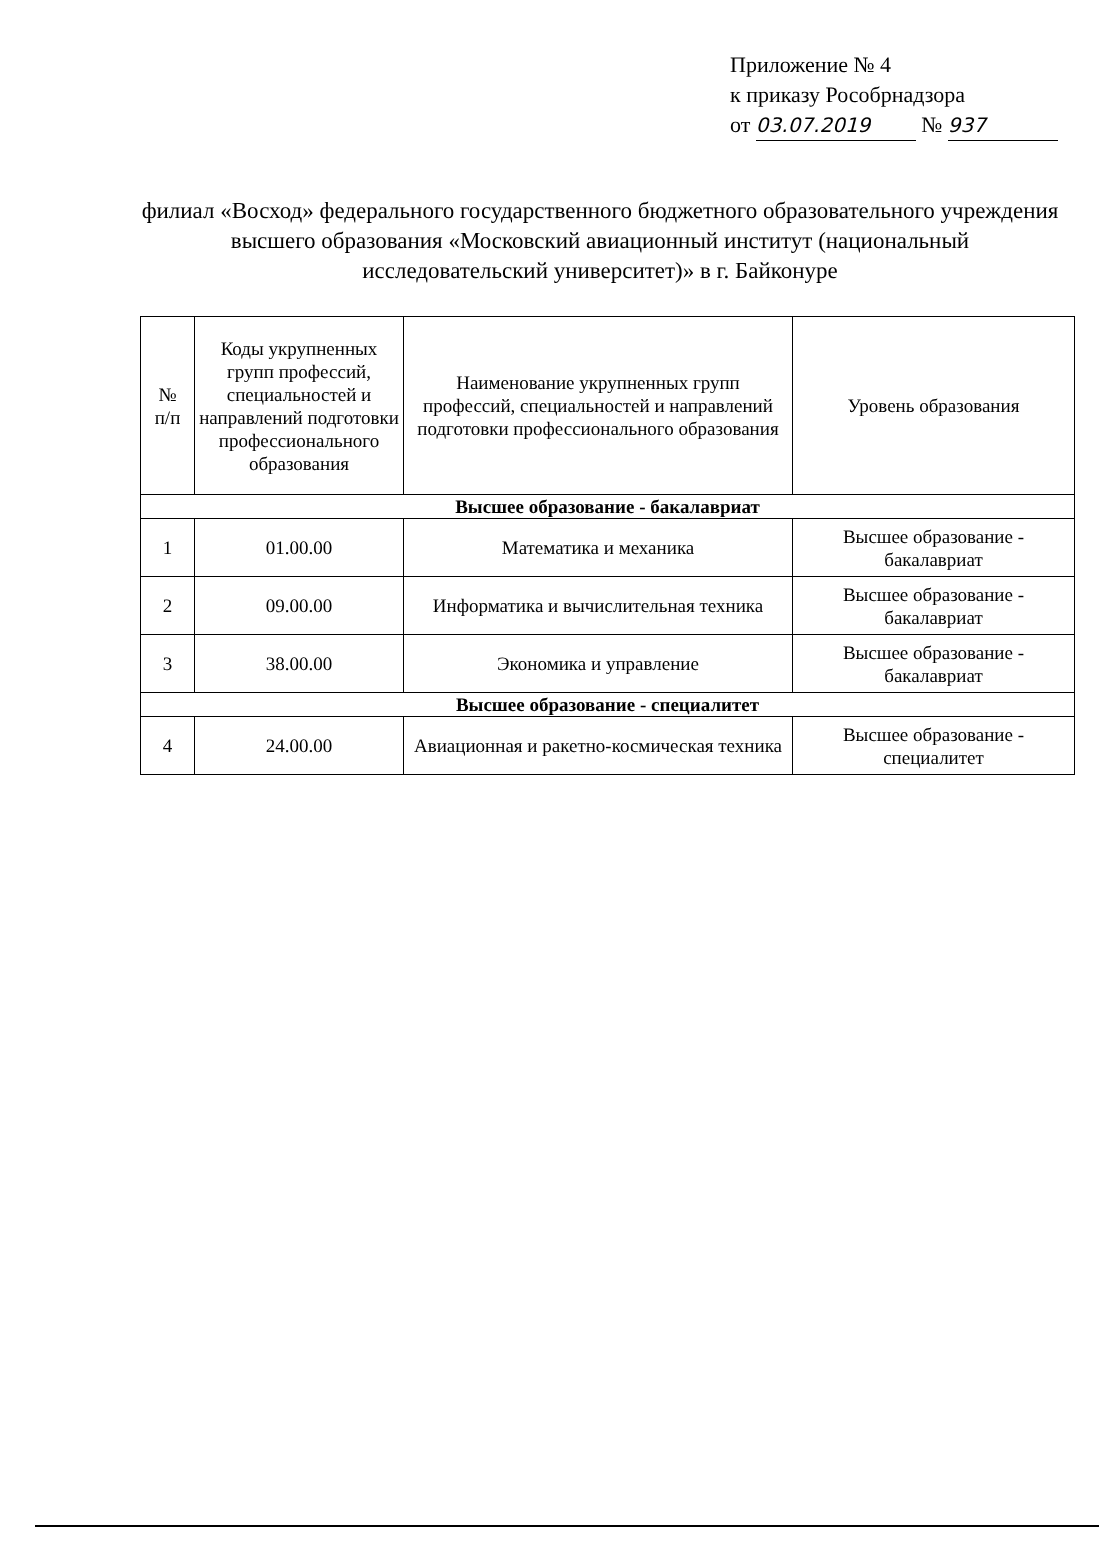Приложение № 4
к приказу Рособрнадзора
от 03.07.2019 № 937
филиал «Восход» федерального государственного бюджетного образовательного учреждения высшего образования «Московский авиационный институт (национальный исследовательский университет)» в г. Байконуре
| № п/п | Коды укрупненных групп профессий, специальностей и направлений подготовки профессионального образования | Наименование укрупненных групп профессий, специальностей и направлений подготовки профессионального образования | Уровень образования |
| --- | --- | --- | --- |
| Высшее образование - бакалавриат | | | |
| 1 | 01.00.00 | Математика и механика | Высшее образование - бакалавриат |
| 2 | 09.00.00 | Информатика и вычислительная техника | Высшее образование - бакалавриат |
| 3 | 38.00.00 | Экономика и управление | Высшее образование - бакалавриат |
| Высшее образование - специалитет | | | |
| 4 | 24.00.00 | Авиационная и ракетно-космическая техника | Высшее образование - специалитет |